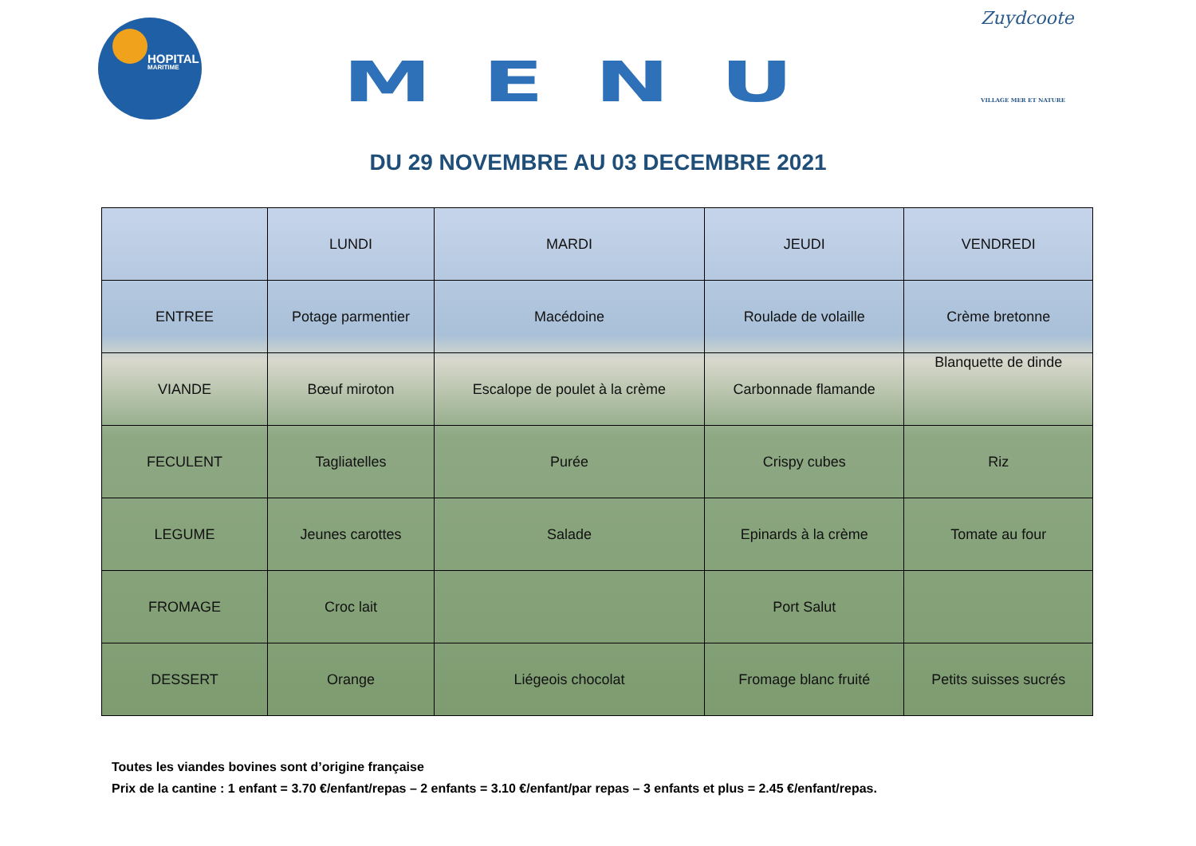HOPITAL
MARITIME
MENU
Zuydcoote
VILLAGE MER ET NATURE
DU 29 NOVEMBRE AU 03 DECEMBRE 2021
| | LUNDI | MARDI | JEUDI | VENDREDI |
| --- | --- | --- | --- | --- |
| ENTREE | Potage parmentier | Macédoine | Roulade de volaille | Crème bretonne |
| VIANDE | Bœuf miroton | Escalope de poulet à la crème | Carbonnade flamande | Blanquette de dinde |
| FECULENT | Tagliatelles | Purée | Crispy cubes | Riz |
| LEGUME | Jeunes carottes | Salade | Epinards à la crème | Tomate au four |
| FROMAGE | Croc lait | | Port Salut | |
| DESSERT | Orange | Liégeois chocolat | Fromage blanc fruité | Petits suisses sucrés |
Toutes les viandes bovines sont d’origine française
Prix de la cantine : 1 enfant = 3.70 €/enfant/repas – 2 enfants = 3.10 €/enfant/par repas – 3 enfants et plus = 2.45 €/enfant/repas.